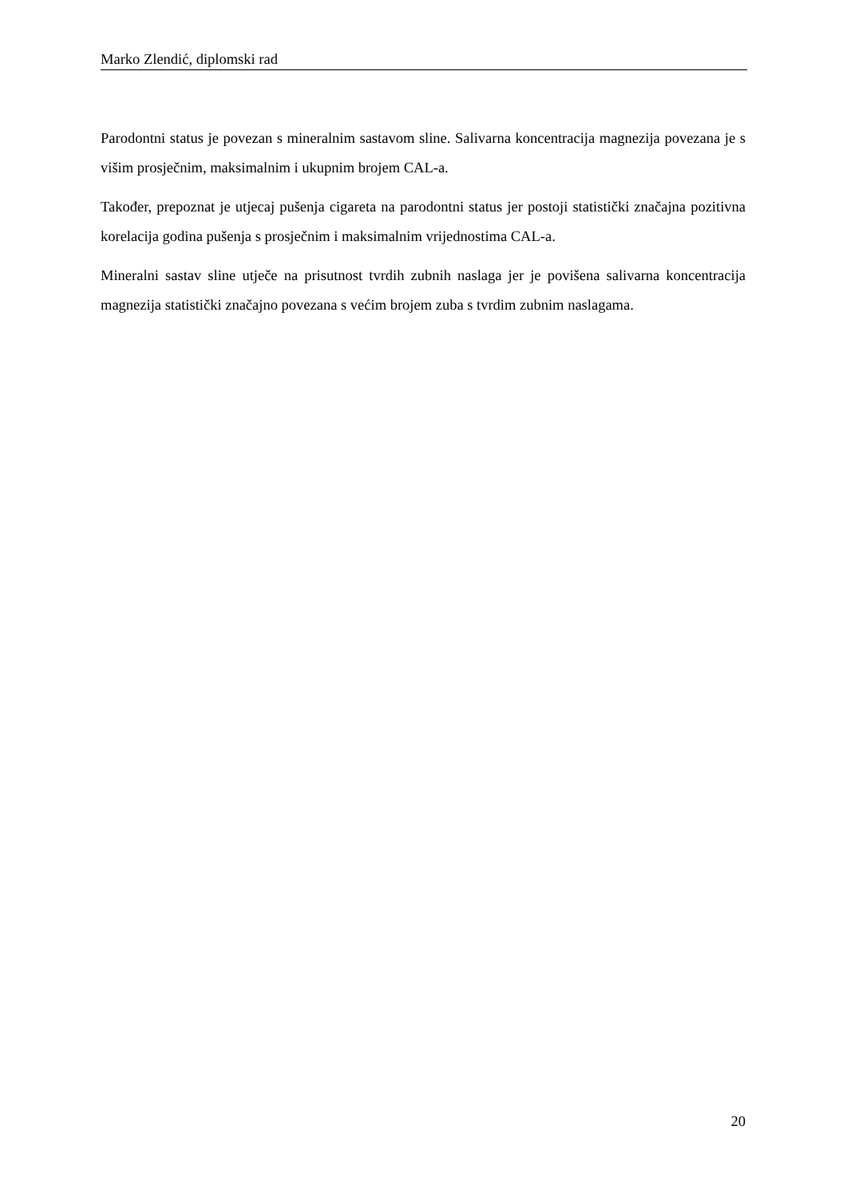Marko Zlendić, diplomski rad
Parodontni status je povezan s mineralnim sastavom sline. Salivarna koncentracija magnezija povezana je s višim prosječnim, maksimalnim i ukupnim brojem CAL-a.
Također, prepoznat je utjecaj pušenja cigareta na parodontni status jer postoji statistički značajna pozitivna korelacija godina pušenja s prosječnim i maksimalnim vrijednostima CAL-a.
Mineralni sastav sline utječe na prisutnost tvrdih zubnih naslaga jer je povišena salivarna koncentracija magnezija statistički značajno povezana s većim brojem zuba s tvrdim zubnim naslagama.
20